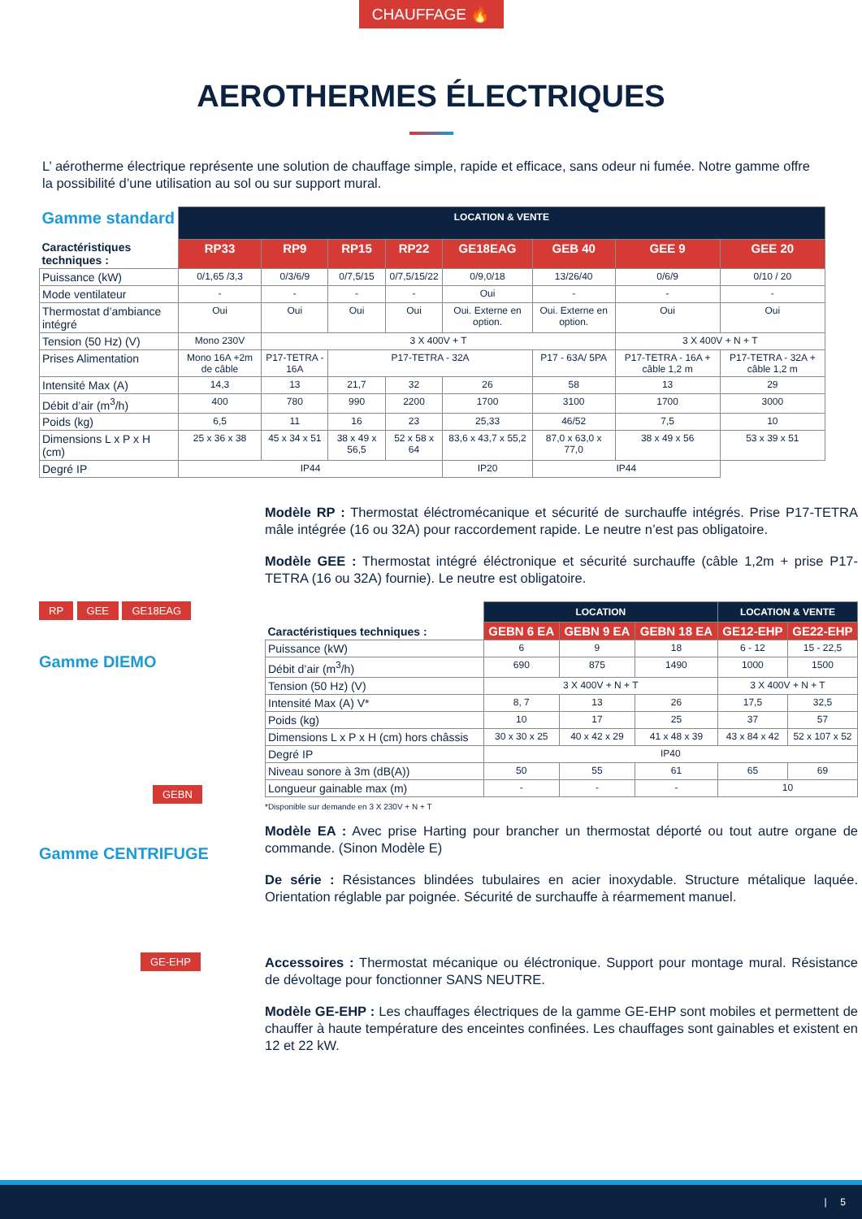CHAUFFAGE 🔥
AEROTHERMES ÉLECTRIQUES
L’ aérotherme électrique représente une solution de chauffage simple, rapide et efficace, sans odeur ni fumée. Notre gamme offre la possibilité d’une utilisation au sol ou sur support mural.
| Gamme standard Caractéristiques techniques : | LOCATION & VENTE | | | | | | | |
| --- | --- | --- | --- | --- | --- | --- | --- | --- |
| | RP33 | RP9 | RP15 | RP22 | GE18EAG | GEB 40 | GEE 9 | GEE 20 |
| Puissance (kW) | 0/1,65 /3,3 | 0/3/6/9 | 0/7,5/15 | 0/7,5/15/22 | 0/9,0/18 | 13/26/40 | 0/6/9 | 0/10 / 20 |
| Mode ventilateur | - | - | - | - | Oui | - | - | - |
| Thermostat d’ambiance intégré | Oui | Oui | Oui | Oui | Oui. Externe en option. | Oui. Externe en option. | Oui | Oui |
| Tension (50 Hz) (V) | Mono 230V | 3 X 400V + T | | | | | 3 X 400V + N + T | |
| Prises Alimentation | Mono 16A +2m de câble | P17-TETRA - 16A | P17-TETRA - 32A | | | P17 - 63A/ 5PA | P17-TETRA - 16A + câble 1,2 m | P17-TETRA - 32A + câble 1,2 m |
| Intensité Max (A) | 14,3 | 13 | 21,7 | 32 | 26 | 58 | 13 | 29 |
| Débit d’air (m<sup>3</sup>/h) | 400 | 780 | 990 | 2200 | 1700 | 3100 | 1700 | 3000 |
| Poids (kg) | 6,5 | 11 | 16 | 23 | 25,33 | 46/52 | 7,5 | 10 |
| Dimensions L x P x H (cm) | 25 x 36 x 38 | 45 x 34 x 51 | 38 x 49 x 56,5 | 52 x 58 x 64 | 83,6 x 43,7 x 55,2 | 87,0 x 63,0 x 77,0 | 38 x 49 x 56 | 53 x 39 x 51 |
| Degré IP | IP44 | | | | IP20 | IP44 | | |
RP
GEE
GE18EAG
Gamme DIEMO
GEBN
Gamme CENTRIFUGE
GE-EHP
Modèle RP : Thermostat éléctromécanique et sécurité de surchauffe intégrés. Prise P17-TETRA mâle intégrée (16 ou 32A) pour raccordement rapide. Le neutre n’est pas obligatoire.
Modèle GEE : Thermostat intégré éléctronique et sécurité surchauffe (câble 1,2m + prise P17-TETRA (16 ou 32A) fournie). Le neutre est obligatoire.
| Caractéristiques techniques : | LOCATION | | | LOCATION & VENTE | |
| --- | --- | --- | --- | --- | --- |
| | GEBN 6 EA | GEBN 9 EA | GEBN 18 EA | GE12-EHP | GE22-EHP |
| Puissance (kW) | 6 | 9 | 18 | 6 - 12 | 15 - 22,5 |
| Débit d’air (m<sup>3</sup>/h) | 690 | 875 | 1490 | 1000 | 1500 |
| Tension (50 Hz) (V) | 3 X 400V + N + T | | | 3 X 400V + N + T | |
| Intensité Max (A) V* | 8, 7 | 13 | 26 | 17,5 | 32,5 |
| Poids (kg) | 10 | 17 | 25 | 37 | 57 |
| Dimensions L x P x H (cm) hors châssis | 30 x 30 x 25 | 40 x 42 x 29 | 41 x 48 x 39 | 43 x 84 x 42 | 52 x 107 x 52 |
| Degré IP | IP40 | | | | |
| Niveau sonore à 3m (dB(A)) | 50 | 55 | 61 | 65 | 69 |
| Longueur gainable max (m) | - | - | - | 10 | |
*Disponible sur demande en 3 X 230V + N + T
Modèle EA : Avec prise Harting pour brancher un thermostat déporté ou tout autre organe de commande. (Sinon Modèle E)
De série : Résistances blindées tubulaires en acier inoxydable. Structure métalique laquée. Orientation réglable par poignée. Sécurité de surchauffe à réarmement manuel.
Accessoires : Thermostat mécanique ou éléctronique. Support pour montage mural. Résistance de dévoltage pour fonctionner SANS NEUTRE.
Modèle GE-EHP : Les chauffages électriques de la gamme GE-EHP sont mobiles et permettent de chauffer à haute température des enceintes confinées. Les chauffages sont gainables et existent en 12 et 22 kW.
| 5